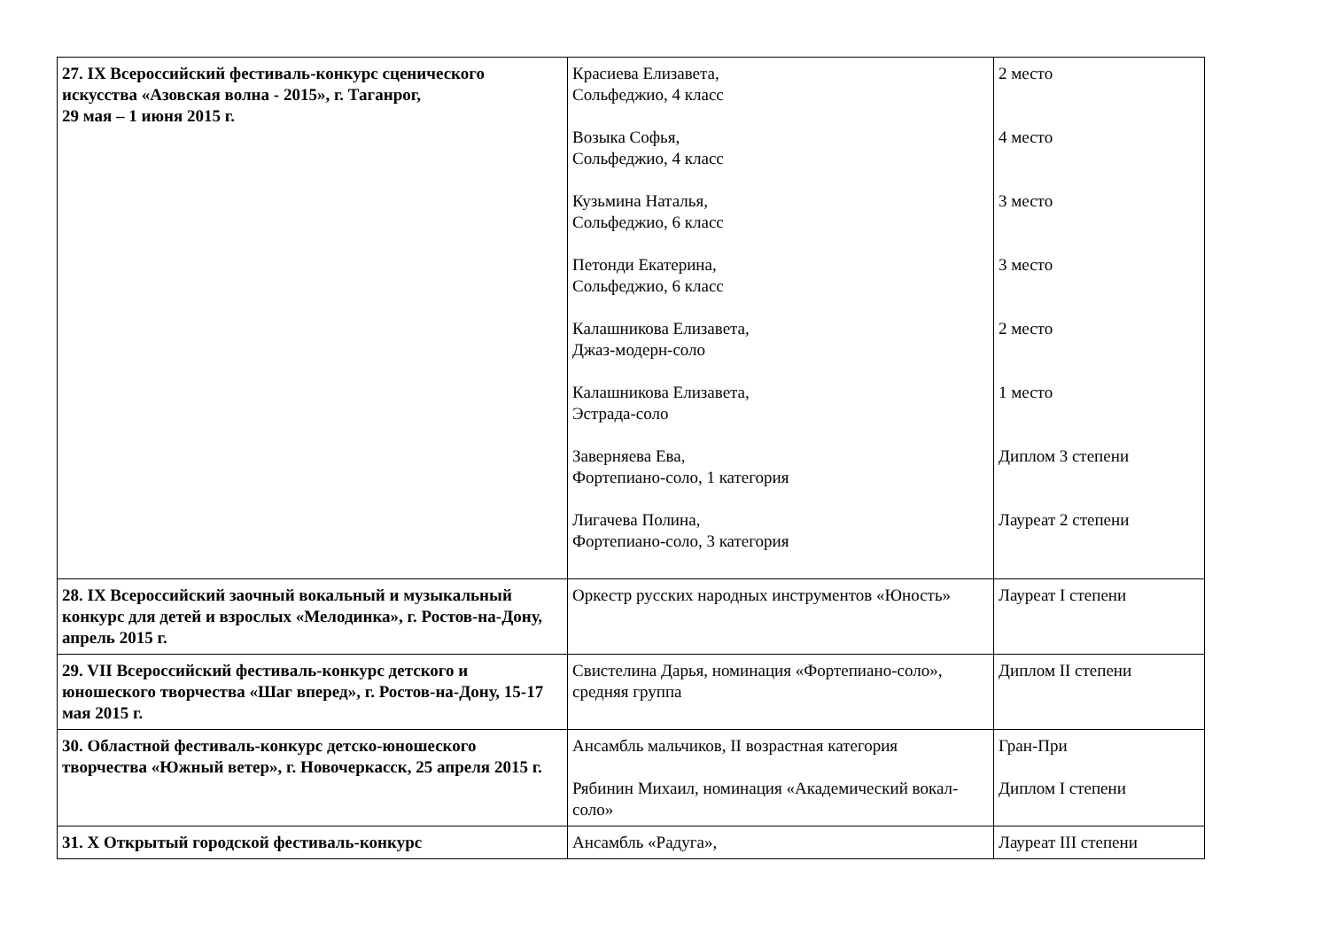| 27. IX Всероссийский фестиваль-конкурс сценического искусства «Азовская волна - 2015», г. Таганрог, 29 мая – 1 июня 2015 г. | Красиева Елизавета, Сольфеджио, 4 класс Возыка Софья, Сольфеджио, 4 класс Кузьмина Наталья, Сольфеджио, 6 класс Петонди Екатерина, Сольфеджио, 6 класс Калашникова Елизавета, Джаз-модерн-соло Калашникова Елизавета, Эстрада-соло Заверняева Ева, Фортепиано-соло, 1 категория Лигачева Полина, Фортепиано-соло, 3 категория | 2 место 4 место 3 место 3 место 2 место 1 место Диплом 3 степени Лауреат 2 степени |
| 28. IX Всероссийский заочный вокальный и музыкальный конкурс для детей и взрослых «Мелодинка», г. Ростов-на-Дону, апрель 2015 г. | Оркестр русских народных инструментов «Юность» | Лауреат I степени |
| 29. VII Всероссийский фестиваль-конкурс детского и юношеского творчества «Шаг вперед», г. Ростов-на-Дону, 15-17 мая 2015 г. | Свистелина Дарья, номинация «Фортепиано-соло», средняя группа | Диплом II степени |
| 30. Областной фестиваль-конкурс детско-юношеского творчества «Южный ветер», г. Новочеркасск, 25 апреля 2015 г. | Ансамбль мальчиков, II возрастная категория Рябинин Михаил, номинация «Академический вокал-соло» | Гран-При Диплом I степени |
| 31. X Открытый городской фестиваль-конкурс | Ансамбль «Радуга», | Лауреат III степени |